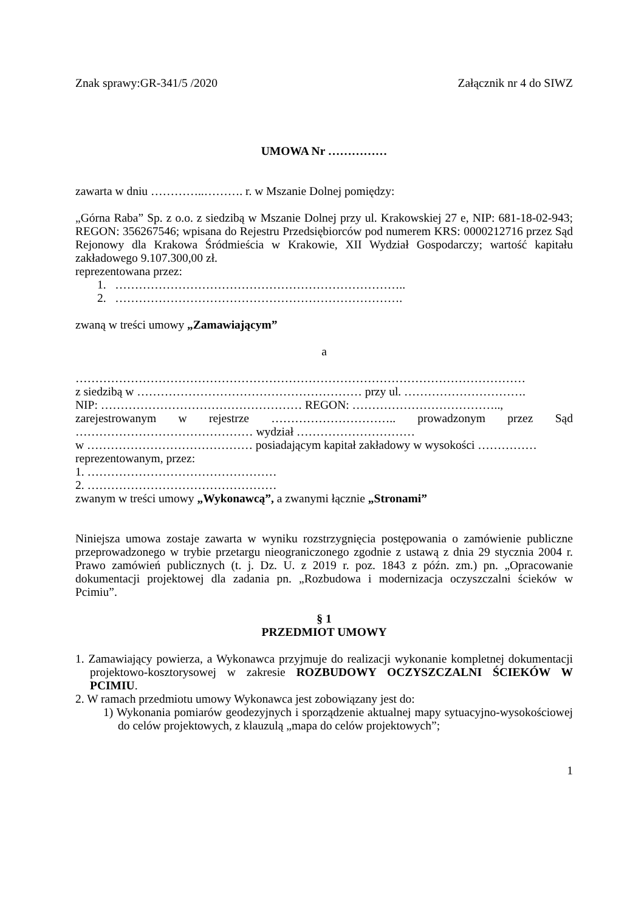Znak sprawy:GR-341/5 /2020 Załącznik nr 4 do SIWZ
UMOWA Nr ……………
zawarta w dniu …………..………. r. w Mszanie Dolnej pomiędzy:
„Górna Raba” Sp. z o.o. z siedzibą w Mszanie Dolnej przy ul. Krakowskiej 27 e, NIP: 681-18-02-943; REGON: 356267546; wpisana do Rejestru Przedsiębiorców pod numerem KRS: 0000212716 przez Sąd Rejonowy dla Krakowa Śródmieścia w Krakowie, XII Wydział Gospodarczy; wartość kapitału zakładowego 9.107.300,00 zł.
reprezentowana przez:
1. ………………………………………………………………..
2. ……………………………………………………………….
zwaną w treści umowy „Zamawiającym”
a
……………………………………………………………………………………………………
z siedzibą w ………………………………………………… przy ul. ………………………….
NIP: …………………………………………… REGON: ………………………………..,
zarejestrowanym w rejestrze ………………………….. prowadzonym przez Sąd ……………………………………… wydział …………………………
w …………………………………… posiadającym kapitał zakładowy w wysokości ……………
reprezentowanym, przez:
1. …………………………………………
2. …………………………………………
zwanym w treści umowy „Wykonawcą”, a zwanymi łącznie „Stronami”
Niniejsza umowa zostaje zawarta w wyniku rozstrzygnięcia postępowania o zamówienie publiczne przeprowadzonego w trybie przetargu nieograniczonego zgodnie z ustawą z dnia 29 stycznia 2004 r. Prawo zamówień publicznych (t. j. Dz. U. z 2019 r. poz. 1843 z późn. zm.) pn. „Opracowanie dokumentacji projektowej dla zadania pn. „Rozbudowa i modernizacja oczyszczalni ścieków w Pcimiu”.
§ 1
PRZEDMIOT UMOWY
1. Zamawiający powierza, a Wykonawca przyjmuje do realizacji wykonanie kompletnej dokumentacji projektowo-kosztorysowej w zakresie ROZBUDOWY OCZYSZCZALNI ŚCIEKÓW W PCIMIU.
2. W ramach przedmiotu umowy Wykonawca jest zobowiązany jest do:
1) Wykonania pomiarów geodezyjnych i sporządzenie aktualnej mapy sytuacyjno-wysokościowej do celów projektowych, z klauzulą „mapa do celów projektowych”;
1